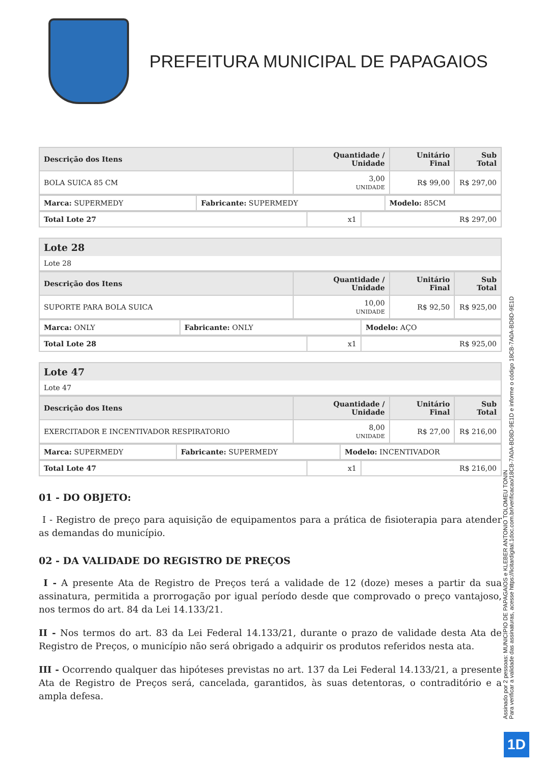PREFEITURA MUNICIPAL DE PAPAGAIOS
| Descrição dos Itens | Quantidade / Unidade | Unitário Final | Sub Total |
| --- | --- | --- | --- |
| BOLA SUICA 85 CM | 3,00 UNIDADE | R$ 99,00 | R$ 297,00 |
| Marca: SUPERMEDY | Fabricante: SUPERMEDY | Modelo: 85CM |
| Total Lote 27 | x1 | R$ 297,00 |
Lote 28
Lote 28
| Descrição dos Itens | Quantidade / Unidade | Unitário Final | Sub Total |
| --- | --- | --- | --- |
| SUPORTE PARA BOLA SUICA | 10,00 UNIDADE | R$ 92,50 | R$ 925,00 |
| Marca: ONLY | Fabricante: ONLY | Modelo: AÇO |
| Total Lote 28 | x1 | R$ 925,00 |
Lote 47
Lote 47
| Descrição dos Itens | Quantidade / Unidade | Unitário Final | Sub Total |
| --- | --- | --- | --- |
| EXERCITADOR E INCENTIVADOR RESPIRATORIO | 8,00 UNIDADE | R$ 27,00 | R$ 216,00 |
| Marca: SUPERMEDY | Fabricante: SUPERMEDY | Modelo: INCENTIVADOR |
| Total Lote 47 | x1 | R$ 216,00 |
01 - DO OBJETO:
I - Registro de preço para aquisição de equipamentos para a prática de fisioterapia para atender as demandas do município.
02 - DA VALIDADE DO REGISTRO DE PREÇOS
I - A presente Ata de Registro de Preços terá a validade de 12 (doze) meses a partir da sua assinatura, permitida a prorrogação por igual período desde que comprovado o preço vantajoso, nos termos do art. 84 da Lei 14.133/21.
II - Nos termos do art. 83 da Lei Federal 14.133/21, durante o prazo de validade desta Ata de Registro de Preços, o município não será obrigado a adquirir os produtos referidos nesta ata.
III - Ocorrendo qualquer das hipóteses previstas no art. 137 da Lei Federal 14.133/21, a presente Ata de Registro de Preços será, cancelada, garantidos, às suas detentoras, o contraditório e a ampla defesa.
Assinado por 2 pessoas: MUNICIPIO DE PAPAGAIOS e KLEBER ANTONIO TOLOMEU TONIN
Para verificar a validade das assinaturas, acesse https://licitardigital.1doc.com.br/verificacao/18CB-7A0A-BD8D-9E1D e informe o código 18CB-7A0A-BD8D-9E1D
1D